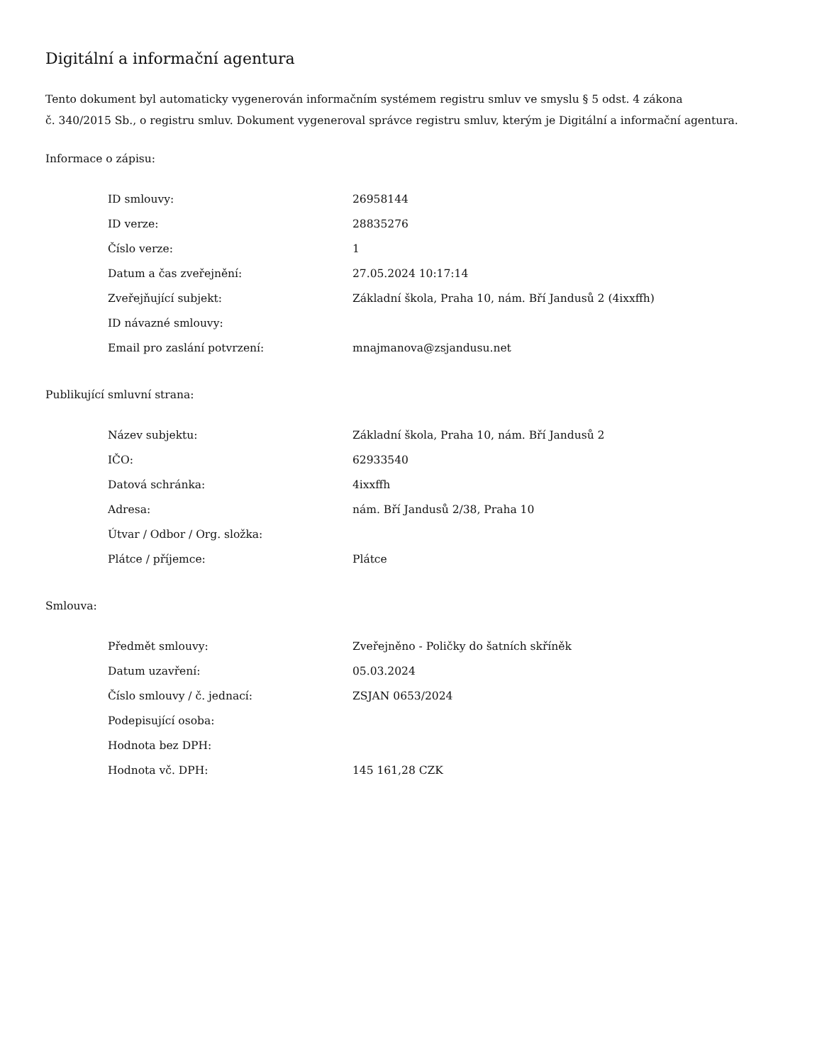Digitální a informační agentura
Tento dokument byl automaticky vygenerován informačním systémem registru smluv ve smyslu § 5 odst. 4 zákona
č. 340/2015 Sb., o registru smluv. Dokument vygeneroval správce registru smluv, kterým je Digitální a informační agentura.
Informace o zápisu:
| ID smlouvy: | 26958144 |
| ID verze: | 28835276 |
| Číslo verze: | 1 |
| Datum a čas zveřejnění: | 27.05.2024 10:17:14 |
| Zveřejňující subjekt: | Základní škola, Praha 10, nám. Bří Jandusů 2 (4ixxffh) |
| ID návazné smlouvy: | |
| Email pro zaslání potvrzení: | mnajmanova@zsjandusu.net |
Publikující smluvní strana:
| Název subjektu: | Základní škola, Praha 10, nám. Bří Jandusů 2 |
| IČO: | 62933540 |
| Datová schránka: | 4ixxffh |
| Adresa: | nám. Bří Jandusů 2/38, Praha 10 |
| Útvar / Odbor / Org. složka: | |
| Plátce / příjemce: | Plátce |
Smlouva:
| Předmět smlouvy: | Zveřejněno - Poličky do šatních skříněk |
| Datum uzavření: | 05.03.2024 |
| Číslo smlouvy / č. jednací: | ZSJAN 0653/2024 |
| Podepisující osoba: | |
| Hodnota bez DPH: | |
| Hodnota vč. DPH: | 145 161,28 CZK |